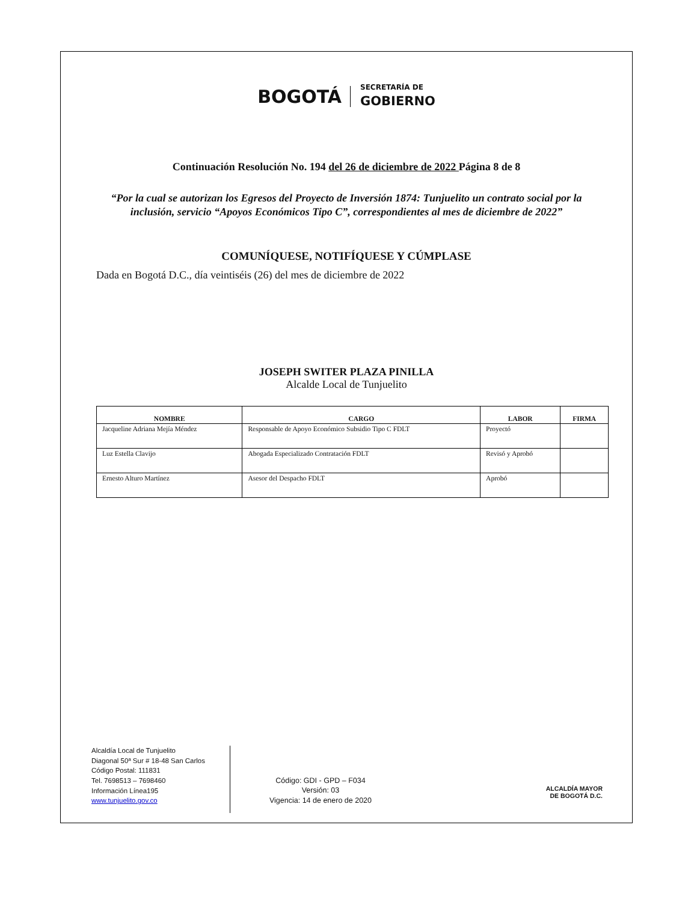BOGOTÁ
SECRETARÍA DE
GOBIERNO
Continuación Resolución No. 194 del 26 de diciembre de 2022 Página 8 de 8
“Por la cual se autorizan los Egresos del Proyecto de Inversión 1874: Tunjuelito un contrato social por la inclusión, servicio “Apoyos Económicos Tipo C”, correspondientes al mes de diciembre de 2022”
COMUNÍQUESE, NOTIFÍQUESE Y CÚMPLASE
Dada en Bogotá D.C., día veintiséis (26) del mes de diciembre de 2022
JOSEPH SWITER PLAZA PINILLA
Alcalde Local de Tunjuelito
| NOMBRE | CARGO | LABOR | FIRMA |
| --- | --- | --- | --- |
| Jacqueline Adriana Mejía Méndez | Responsable de Apoyo Económico Subsidio Tipo C FDLT | Proyectó | |
| Luz Estella Clavijo | Abogada Especializado Contratación FDLT | Revisó y Aprobó | |
| Ernesto Alturo Martínez | Asesor del Despacho FDLT | Aprobó | |
Alcaldía Local de Tunjuelito
Diagonal 50ª Sur # 18-48 San Carlos
Código Postal: 111831
Tel. 7698513 – 7698460
Información Línea195
www.tunjuelito.gov.co
Código: GDI - GPD – F034
Versión: 03
Vigencia: 14 de enero de 2020
ALCALDÍA MAYOR
DE BOGOTÁ D.C.